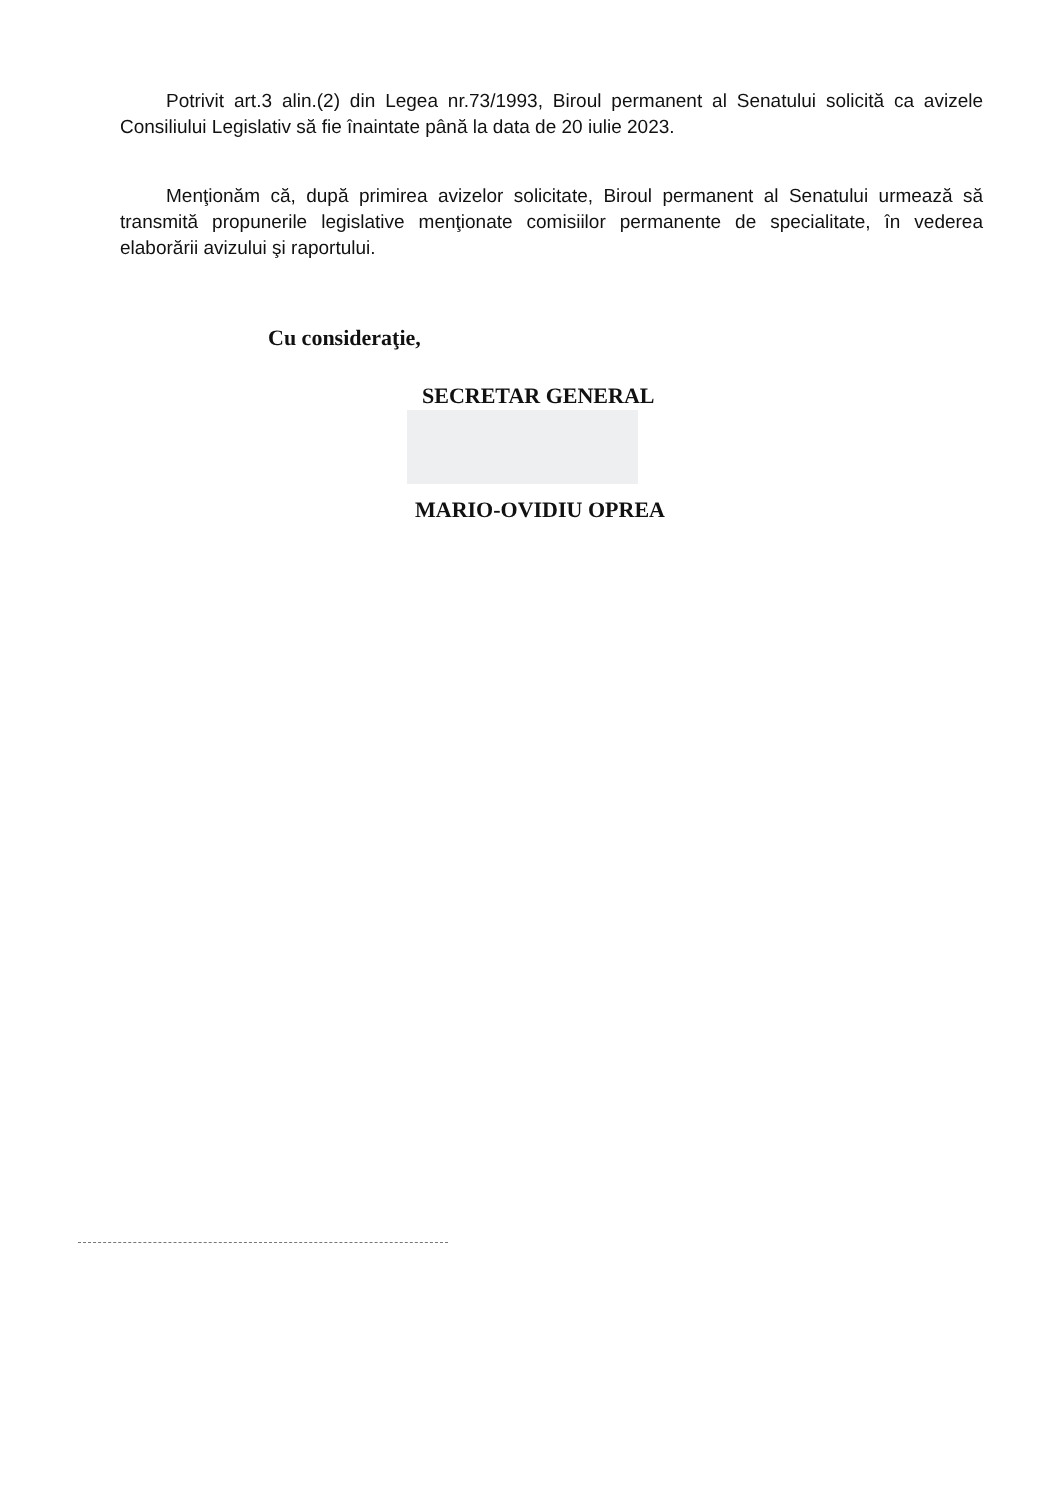Potrivit art.3 alin.(2) din Legea nr.73/1993, Biroul permanent al Senatului solicită ca avizele Consiliului Legislativ să fie înaintate până la data de 20 iulie 2023.
Menţionăm că, după primirea avizelor solicitate, Biroul permanent al Senatului urmează să transmită propunerile legislative menţionate comisiilor permanente de specialitate, în vederea elaborării avizului şi raportului.
Cu consideraţie,
SECRETAR GENERAL
MARIO-OVIDIU OPREA